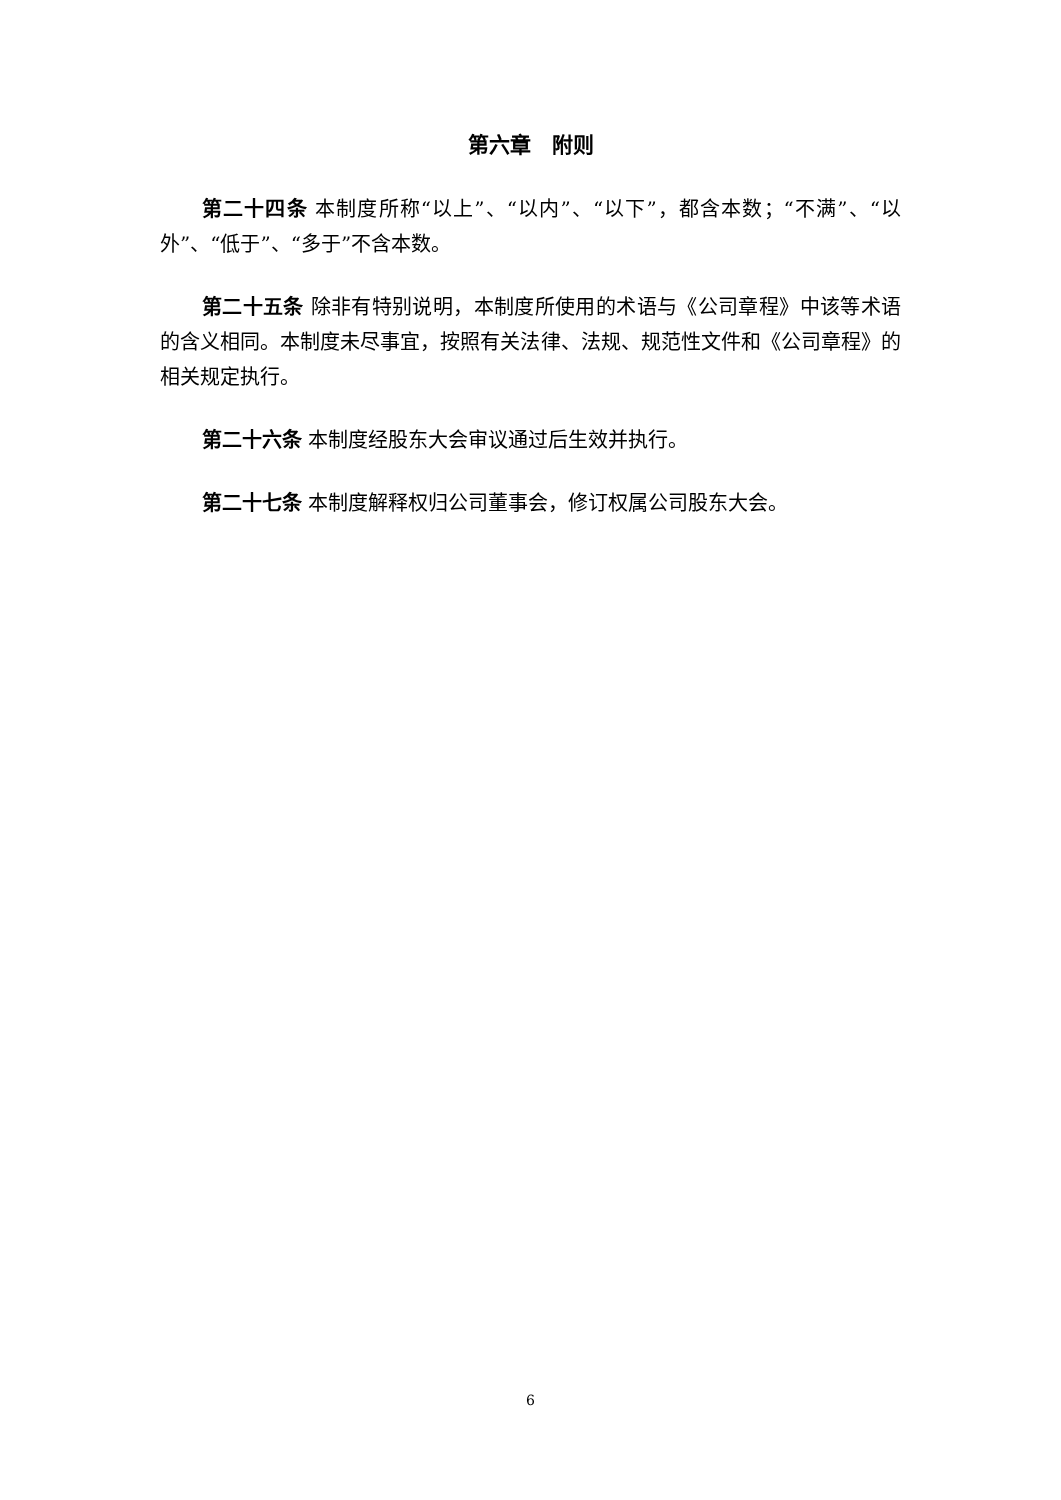第六章　附则
第二十四条 本制度所称“以上”、“以内”、“以下”，都含本数；“不满”、“以外”、“低于”、“多于”不含本数。
第二十五条 除非有特别说明，本制度所使用的术语与《公司章程》中该等术语的含义相同。本制度未尽事宜，按照有关法律、法规、规范性文件和《公司章程》的相关规定执行。
第二十六条 本制度经股东大会审议通过后生效并执行。
第二十七条 本制度解释权归公司董事会，修订权属公司股东大会。
6